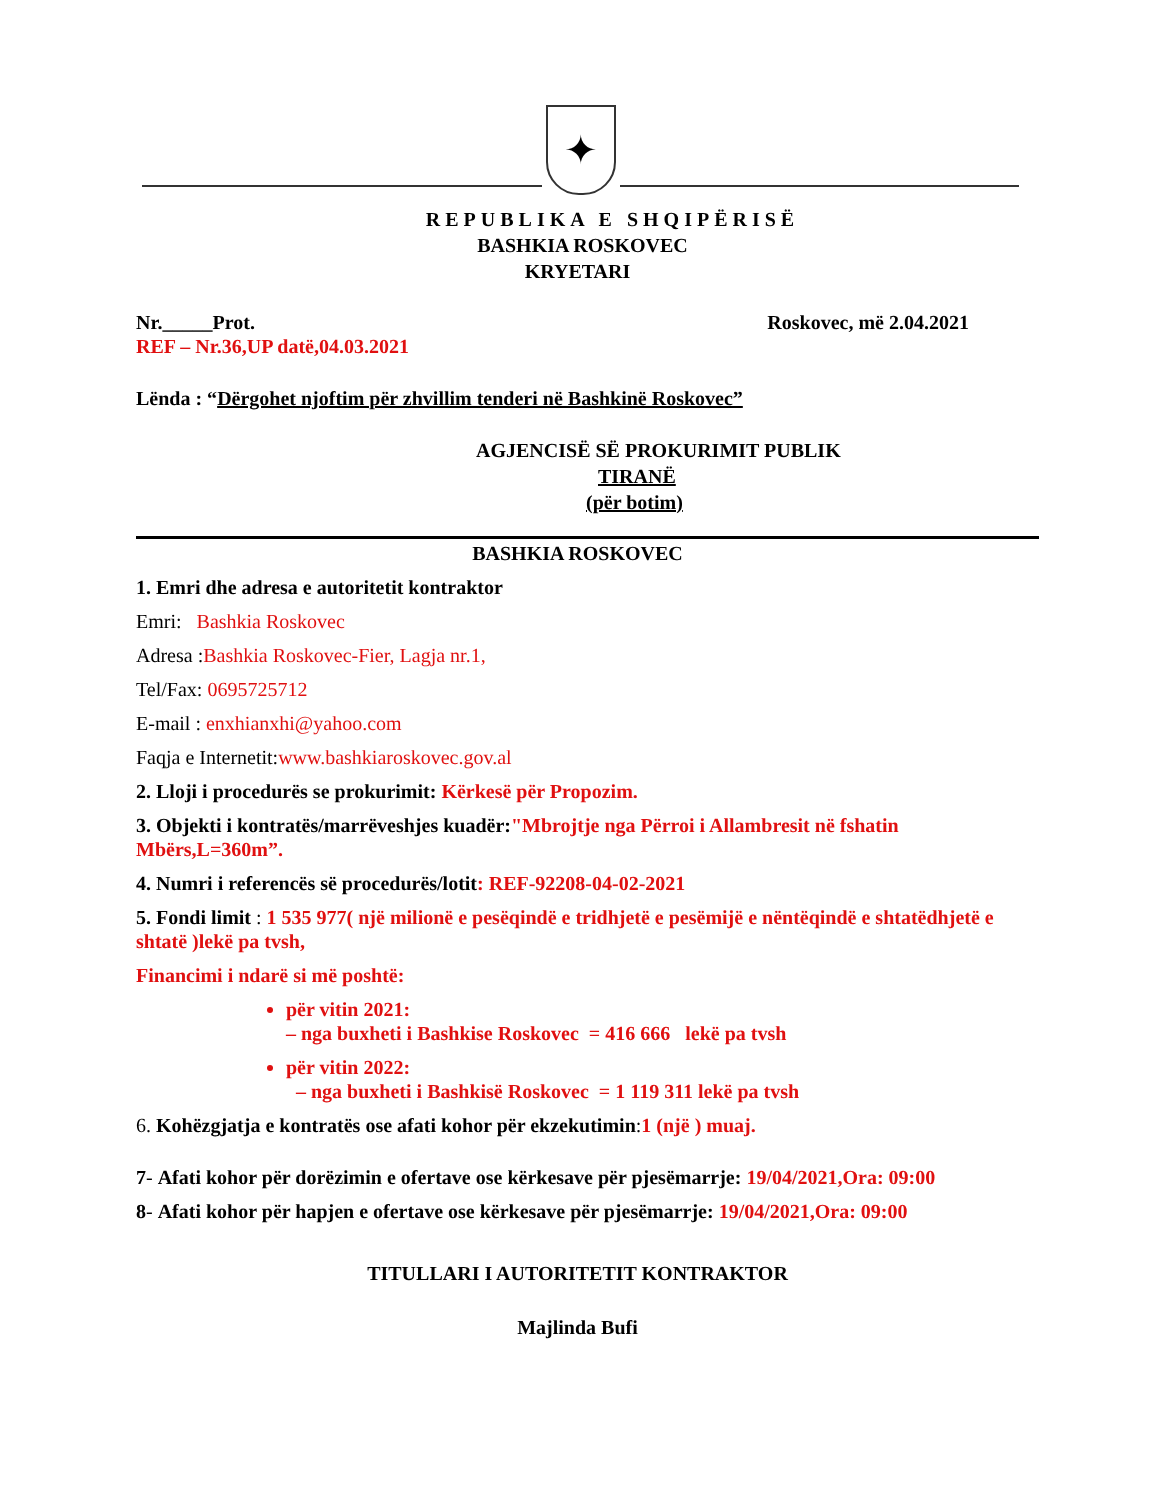✦
REPUBLIKA E SHQIPËRISË
BASHKIA ROSKOVEC
KRYETARI
Nr._____Prot. Roskovec, më 2.04.2021
REF – Nr.36,UP datë,04.03.2021
Lënda : “Dërgohet njoftim për zhvillim tenderi në Bashkinë Roskovec”
AGJENCISË SË PROKURIMIT PUBLIK
TIRANË
(për botim)
BASHKIA ROSKOVEC
1. Emri dhe adresa e autoritetit kontraktor
Emri: Bashkia Roskovec
Adresa :Bashkia Roskovec-Fier, Lagja nr.1,
Tel/Fax: 0695725712
E-mail : enxhianxhi@yahoo.com
Faqja e Internetit:www.bashkiaroskovec.gov.al
2. Lloji i procedurës se prokurimit: Kërkesë për Propozim.
3. Objekti i kontratës/marrëveshjes kuadër:"Mbrojtje nga Përroi i Allambresit në fshatin Mbërs,L=360m”.
4. Numri i referencës së procedurës/lotit: REF-92208-04-02-2021
5. Fondi limit : 1 535 977( një milionë e pesëqindë e tridhjetë e pesëmijë e nëntëqindë e shtatëdhjetë e shtatë )lekë pa tvsh,
Financimi i ndarë si më poshtë:
për vitin 2021:
– nga buxheti i Bashkise Roskovec = 416 666 lekë pa tvsh
për vitin 2022:
– nga buxheti i Bashkisë Roskovec = 1 119 311 lekë pa tvsh
6. Kohëzgjatja e kontratës ose afati kohor për ekzekutimin:1 (një ) muaj.
7- Afati kohor për dorëzimin e ofertave ose kërkesave për pjesëmarrje: 19/04/2021,Ora: 09:00
8- Afati kohor për hapjen e ofertave ose kërkesave për pjesëmarrje: 19/04/2021,Ora: 09:00
TITULLARI I AUTORITETIT KONTRAKTOR
Majlinda Bufi